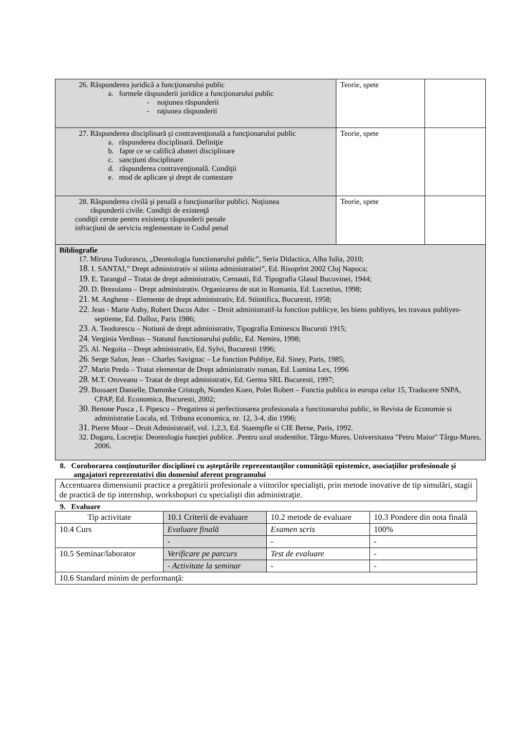| 26. Răspunderea juridică a funcţionarului public a. formele răspunderii juridice a funcţionarului public - noţiunea răspunderii - raţiunea răspunderii | Teorie, spete | |
| 27. Răspunderea disciplinară şi contravenţională a funcţionarului public a. răspunderea disciplinară. Definiţie b. fapte ce se califică abateri disciplinare c. sancţiuni disciplinare d. răspunderea contravenţională. Condiţii e. mod de aplicare şi drept de contestare | Teorie, spete | |
| 28. Răspunderea civilă şi penală a funcţionarilor publici. Noţiunea răspunderii civile. Condiţii de existenţă condiţii cerute pentru existenţa răspunderii penale infracţiuni de serviciu reglementate in Codul penal | Teorie, spete | |
| Bibliografie 17. Miruna Tudorascu, „Deontologia functionarului public”, Seria Didactica, Alba Iulia, 2010; 18 . I. SANTAI,” Drept administrativ si stiinta administratiei”, Ed. Risoprint 2002 Cluj Napoca; 19 . E. Tarangul – Tratat de drept administrativ, Cernauti, Ed. Tipografia Glasul Bucovinei, 1944; 20 . D. Brezoianu – Drept administrativ. Organizarea de stat in Romania, Ed. Lucretius, 1998; 21 . M. Anghene – Elemente de drept administrativ, Ed. Stiintifica, Bucuresti, 1958; 22 . Jean - Marie Auby, Robert Ducos Ader. – Droit administratif-la fonction publicye, les biens publiyes, les travaux publiyes-septieme, Ed. Dalloz, Paris 1986; 23 . A. Teodorescu – Notiuni de drept administrativ, Tipografia Eminescu Bucursti 1915; 24 . Verginia Verdinas – Statutul functionarului public, Ed. Nemira, 1998; 25 . Al. Negoita – Drept administrativ, Ed. Sylvi, Bucuresti 1996; 26 . Serge Salon, Jean – Charles Savignac – Le fonction Publiye, Ed. Siney, Paris, 1985; 27 . Marin Preda – Tratat elementar de Drept administrativ roman, Ed. Lumina Lex, 1996 28 . M.T. Oroveanu – Tratat de drept administrativ, Ed. Germa SRL Bucuresti, 1997; 29 . Bossaert Danielle, Dammke Cristoph, Nomden Koen, Polet Robert – Functia publica in europa celor 15, Traducere SNPA, CPAP, Ed. Economica, Bucuresti, 2002; 30 . Benone Pusca , I. Pipescu – Pregatirea si perfectionarea profesionala a functionarului public, in Revista de Economie si administratie Locala, ed. Tribuna economica, nr. 12, 3-4, din 1996; 31 . Pierre Moor – Droit Administratif, vol. 1,2,3, Ed. Staempfle si CIE Berne, Paris, 1992. 32. Dogaru, Lucreţia: Deontologia funcţiei publice. .Pentru uzul studentilor, Târgu-Mures, Universitatea "Petru Maior" Târgu-Mures, 2006. | | |
8. Coroborarea conţinuturilor disciplinei cu aşteptările reprezentanţilor comunităţii epistemice, asociaţiilor profesionale şi angajatori reprezentativi din domeniul aferent programului
| Accentuarea dimensiunii practice a pregătirii profesionale a viitorilor specialişti, prin metode inovative de tip simulări, stagii de practică de tip internship, workshopuri cu specialişti din administraţie. |
9. Evaluare
| Tip activitate | 10.1 Criterii de evaluare | 10.2 metode de evaluare | 10.3 Pondere din nota finală |
| --- | --- | --- | --- |
| 10.4 Curs | Evaluare finală | Examen scris | 100% |
| | - | - | - |
| 10.5 Seminar/laborator | Verificare pe parcurs | Test de evaluare | - |
| | - Activitate la seminar | - | - |
| 10.6 Standard minim de performanţă: | | | |